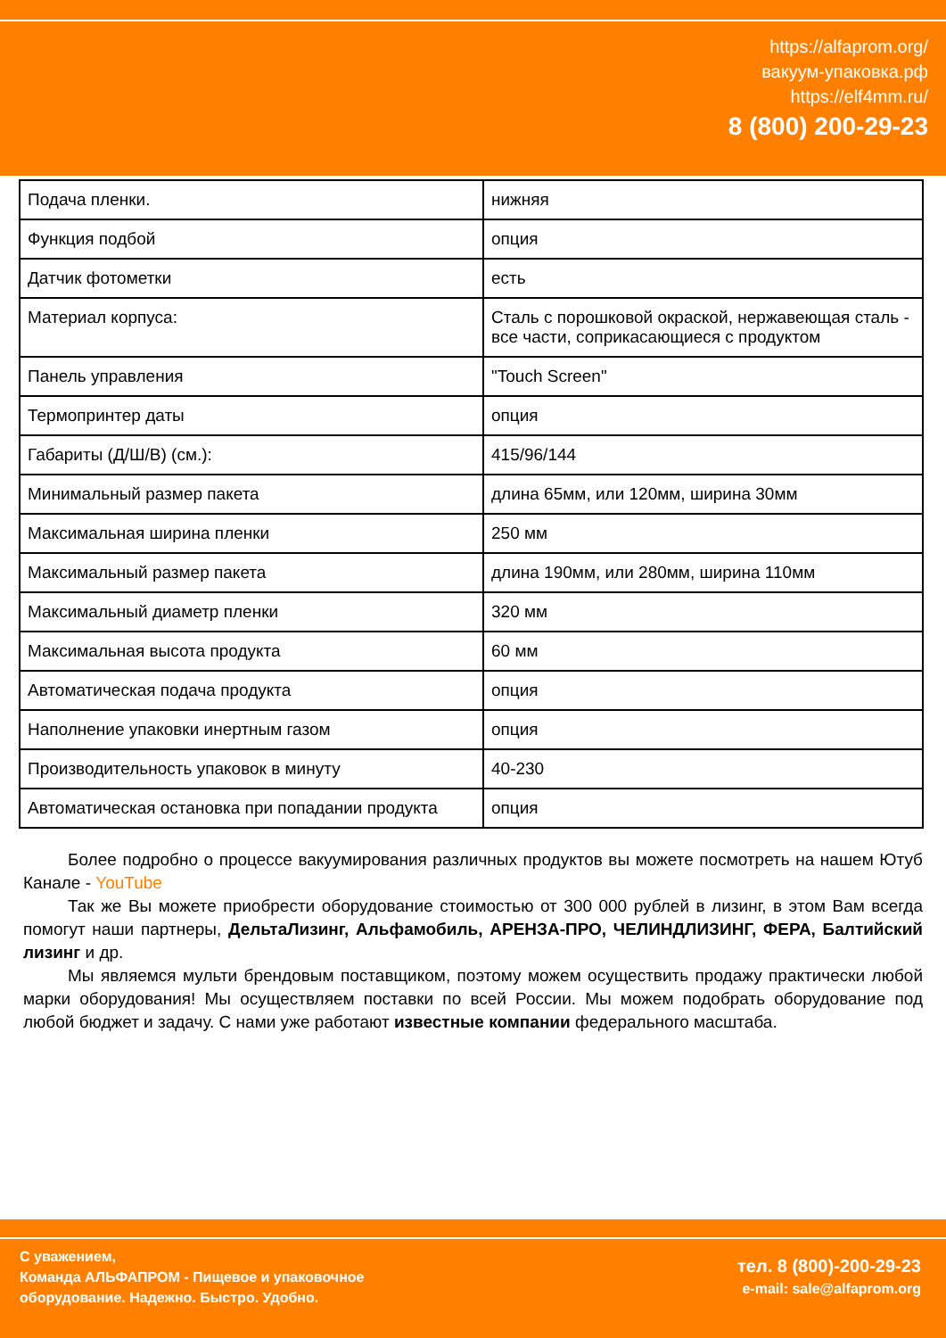https://alfaprom.org/
вакуум-упаковка.рф
https://elf4mm.ru/
8 (800) 200-29-23
| Подача пленки. | нижняя |
| Функция подбой | опция |
| Датчик фотометки | есть |
| Материал корпуса: | Сталь с порошковой окраской, нержавеющая сталь - все части, соприкасающиеся с продуктом |
| Панель управления | "Touch Screen" |
| Термопринтер даты | опция |
| Габариты (Д/Ш/В) (см.): | 415/96/144 |
| Минимальный размер пакета | длина 65мм, или 120мм, ширина 30мм |
| Максимальная ширина пленки | 250 мм |
| Максимальный размер пакета | длина 190мм, или 280мм, ширина 110мм |
| Максимальный диаметр пленки | 320 мм |
| Максимальная высота продукта | 60 мм |
| Автоматическая подача продукта | опция |
| Наполнение упаковки инертным газом | опция |
| Производительность упаковок в минуту | 40-230 |
| Автоматическая остановка при попадании продукта | опция |
Более подробно о процессе вакуумирования различных продуктов вы можете посмотреть на нашем Ютуб Канале - YouTube
Так же Вы можете приобрести оборудование стоимостью от 300 000 рублей в лизинг, в этом Вам всегда помогут наши партнеры, ДельтаЛизинг, Альфамобиль, АРЕНЗА-ПРО, ЧЕЛИНДЛИЗИНГ, ФЕРА, Балтийский лизинг и др.
Мы являемся мульти брендовым поставщиком, поэтому можем осуществить продажу практически любой марки оборудования! Мы осуществляем поставки по всей России. Мы можем подобрать оборудование под любой бюджет и задачу. С нами уже работают известные компании федерального масштаба.
С уважением,
Команда АЛЬФАПРОМ - Пищевое и упаковочное
оборудование. Надежно. Быстро. Удобно.
тел. 8 (800)-200-29-23
e-mail: sale@alfaprom.org